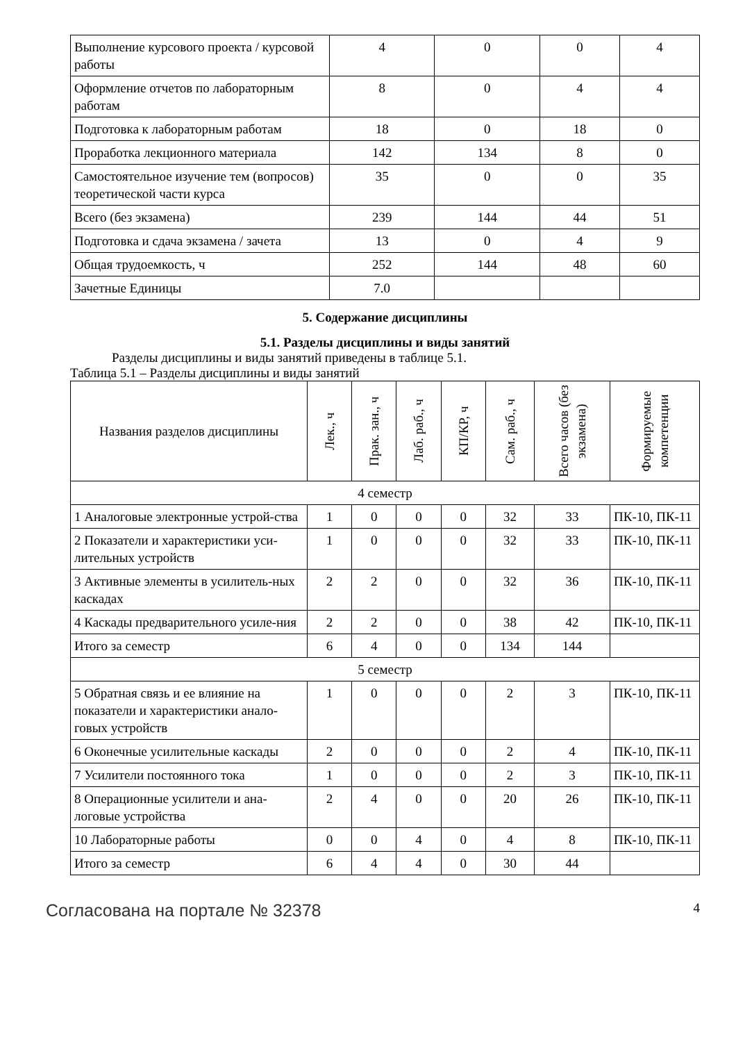| Выполнение курсового проекта / курсовой работы | 4 | 0 | 0 | 4 |
| Оформление отчетов по лабораторным работам | 8 | 0 | 4 | 4 |
| Подготовка к лабораторным работам | 18 | 0 | 18 | 0 |
| Проработка лекционного материала | 142 | 134 | 8 | 0 |
| Самостоятельное изучение тем (вопросов) теоретической части курса | 35 | 0 | 0 | 35 |
| Всего (без экзамена) | 239 | 144 | 44 | 51 |
| Подготовка и сдача экзамена / зачета | 13 | 0 | 4 | 9 |
| Общая трудоемкость, ч | 252 | 144 | 48 | 60 |
| Зачетные Единицы | 7.0 | | | |
5. Содержание дисциплины
5.1. Разделы дисциплины и виды занятий
Разделы дисциплины и виды занятий приведены в таблице 5.1.
Таблица 5.1 – Разделы дисциплины и виды занятий
| Названия разделов дисциплины | Лек., ч | Прак. зан., ч | Лаб. раб., ч | КП/КР, ч | Сам. раб., ч | Всего часов (без экзамена) | Формируемые компетенции |
| --- | --- | --- | --- | --- | --- | --- | --- |
| 4 семестр | | | | | | | |
| 1 Аналоговые электронные устрой-ства | 1 | 0 | 0 | 0 | 32 | 33 | ПК-10, ПК-11 |
| 2 Показатели и характеристики уси-лительных устройств | 1 | 0 | 0 | 0 | 32 | 33 | ПК-10, ПК-11 |
| 3 Активные элементы в усилитель-ных каскадах | 2 | 2 | 0 | 0 | 32 | 36 | ПК-10, ПК-11 |
| 4 Каскады предварительного усиле-ния | 2 | 2 | 0 | 0 | 38 | 42 | ПК-10, ПК-11 |
| Итого за семестр | 6 | 4 | 0 | 0 | 134 | 144 | |
| 5 семестр | | | | | | | |
| 5 Обратная связь и ее влияние на показатели и характеристики анало-говых устройств | 1 | 0 | 0 | 0 | 2 | 3 | ПК-10, ПК-11 |
| 6 Оконечные усилительные каскады | 2 | 0 | 0 | 0 | 2 | 4 | ПК-10, ПК-11 |
| 7 Усилители постоянного тока | 1 | 0 | 0 | 0 | 2 | 3 | ПК-10, ПК-11 |
| 8 Операционные усилители и ана-логовые устройства | 2 | 4 | 0 | 0 | 20 | 26 | ПК-10, ПК-11 |
| 10 Лабораторные работы | 0 | 0 | 4 | 0 | 4 | 8 | ПК-10, ПК-11 |
| Итого за семестр | 6 | 4 | 4 | 0 | 30 | 44 | |
Согласована на портале № 32378 4